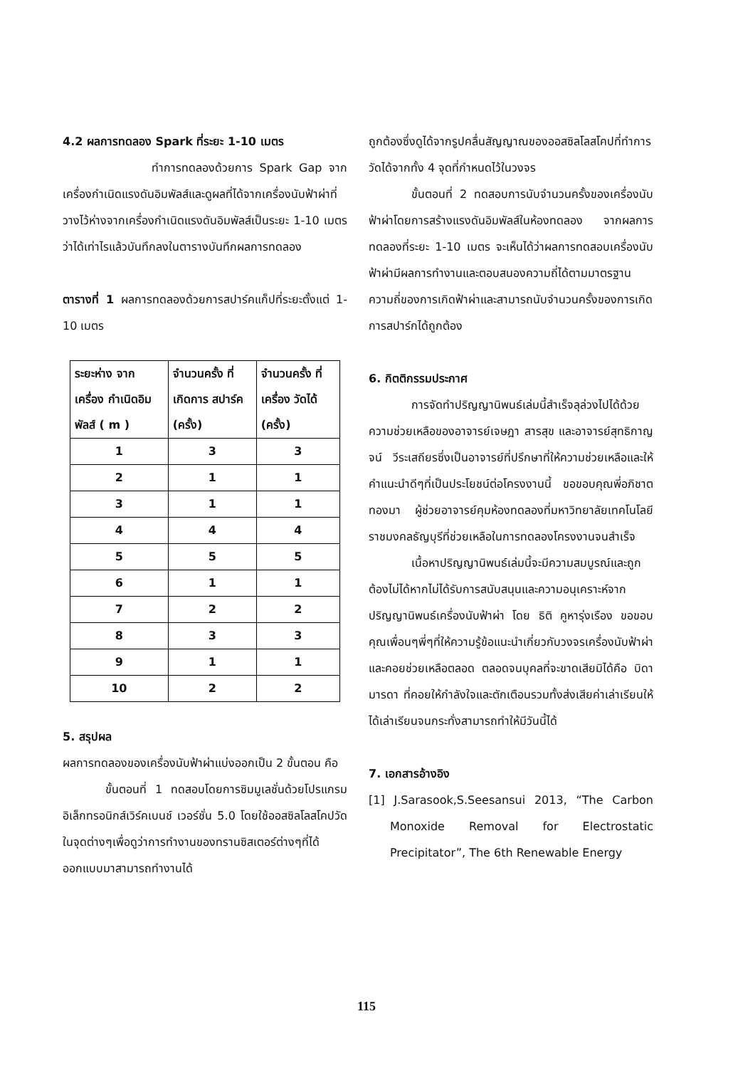4.2 ผลการทดลอง Spark ที่ระยะ 1-10 เมตร
ทำการทดลองด้วยการ Spark Gap จากเครื่องกำเนิดแรงดันอิมพัลส์และดูผลที่ได้จากเครื่องนับฟ้าผ่าที่วางไว้ห่างจากเครื่องกำเนิดแรงดันอิมพัลส์เป็นระยะ 1-10 เมตร ว่าได้เท่าไรแล้วบันทึกลงในตารางบันทึกผลการทดลอง
ตารางที่ 1 ผลการทดลองด้วยการสปาร์คแก็ปที่ระยะตั้งแต่ 1-10 เมตร
| ระยะห่าง จากเครื่อง กำเนิดอิม พัลส์ ( m ) | จำนวนครั้ง ที่เกิดการ สปาร์ค (ครั้ง) | จำนวนครั้ง ที่เครื่อง วัดได้ (ครั้ง) |
| --- | --- | --- |
| 1 | 3 | 3 |
| 2 | 1 | 1 |
| 3 | 1 | 1 |
| 4 | 4 | 4 |
| 5 | 5 | 5 |
| 6 | 1 | 1 |
| 7 | 2 | 2 |
| 8 | 3 | 3 |
| 9 | 1 | 1 |
| 10 | 2 | 2 |
5. สรุปผล
ผลการทดลองของเครื่องนับฟ้าผ่าแบ่งออกเป็น 2 ขั้นตอน คือ
ขั้นตอนที่ 1 ทดสอบโดยการซิมมูเลชั่นด้วยโปรแกรมอิเล็กทรอนิกส์เวิร์คเบนช์ เวอร์ชั่น 5.0 โดยใช้ออสซิลโลสโคปวัดในจุดต่างๆเพื่อดูว่าการทำงานของทรานซิสเตอร์ต่างๆที่ได้ออกแบบมาสามารถทำงานได้
ถูกต้องซึ่งดูได้จากรูปคลื่นสัญญาณของออสซิลโลสโคปที่ทำการวัดได้จากทั้ง 4 จุดที่กำหนดไว้ในวงจร
ขั้นตอนที่ 2 ทดสอบการนับจำนวนครั้งของเครื่องนับฟ้าผ่าโดยการสร้างแรงดันอิมพัลส์ในห้องทดลอง จากผลการทดลองที่ระยะ 1-10 เมตร จะเห็นได้ว่าผลการทดสอบเครื่องนับฟ้าผ่ามีผลการทำงานและตอบสนองความถี่ได้ตามมาตรฐานความถี่ของการเกิดฟ้าผ่าและสามารถนับจำนวนครั้งของการเกิดการสปาร์กได้ถูกต้อง
6. กิตติกรรมประกาศ
การจัดทำปริญญานิพนธ์เล่มนี้สำเร็จลุล่วงไปได้ด้วยความช่วยเหลือของอาจารย์เจษฎา สารสุข และอาจารย์สุทธิกาญจน์ วีระเสถียรซึ่งเป็นอาจารย์ที่ปรึกษาที่ให้ความช่วยเหลือและให้คำแนะนำดีๆที่เป็นประโยชน์ต่อโครงงานนี้ ขอขอบคุณพี่อภิชาต ทองมา ผู้ช่วยอาจารย์คุมห้องทดลองที่มหาวิทยาลัยเทคโนโลยีราชมงคลธัญบุรีที่ช่วยเหลือในการทดลองโครงงานจนสำเร็จ
เนื้อหาปริญญานิพนธ์เล่มนี้จะมีความสมบูรณ์และถูกต้องไม่ได้หากไม่ได้รับการสนับสนุนและความอนุเคราะห์จากปริญญานิพนธ์เครื่องนับฟ้าผ่า โดย ธิติ คูหารุ่งเรือง ขอขอบคุณเพื่อนๆพี่ๆที่ให้ความรู้ข้อแนะนำเกี่ยวกับวงจรเครื่องนับฟ้าผ่าและคอยช่วยเหลือตลอด ตลอดจนบุคลที่จะขาดเสียมิได้คือ บิดา มารดา ที่คอยให้กำลังใจและตักเตือนรวมทั้งส่งเสียค่าเล่าเรียนให้ได้เล่าเรียนจนกระทั่งสามารถทำให้มีวันนี้ได้
7. เอกสารอ้างอิง
[1] J.Sarasook,S.Seesansui 2013, “The Carbon Monoxide Removal for Electrostatic Precipitator”, The 6th Renewable Energy
115